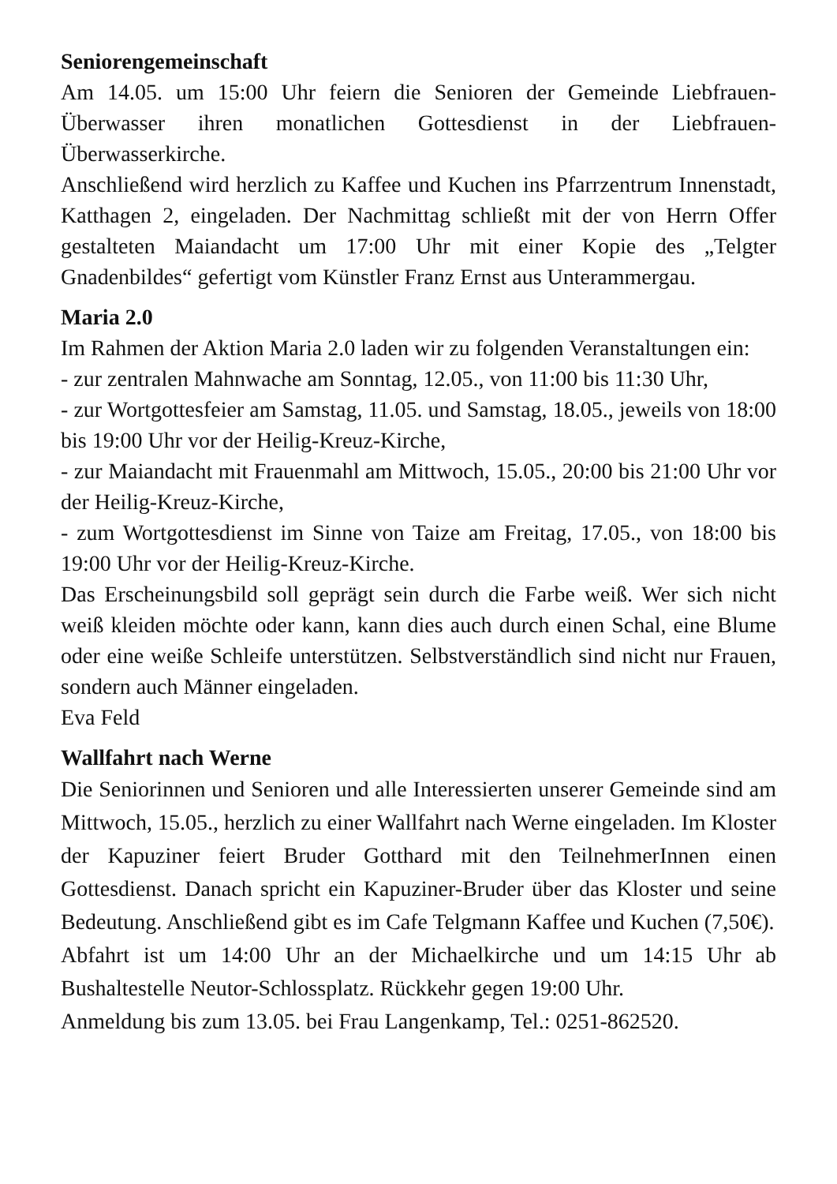Seniorengemeinschaft
Am 14.05. um 15:00 Uhr feiern die Senioren der Gemeinde Liebfrauen-Überwasser ihren monatlichen Gottesdienst in der Liebfrauen-Überwasserkirche.
Anschließend wird herzlich zu Kaffee und Kuchen ins Pfarrzentrum Innenstadt, Katthagen 2, eingeladen. Der Nachmittag schließt mit der von Herrn Offer gestalteten Maiandacht um 17:00 Uhr mit einer Kopie des „Telgter Gnadenbildes“ gefertigt vom Künstler Franz Ernst aus Unterammergau.
Maria 2.0
Im Rahmen der Aktion Maria 2.0 laden wir zu folgenden Veranstaltungen ein:
- zur zentralen Mahnwache am Sonntag, 12.05., von 11:00 bis 11:30 Uhr,
- zur Wortgottesfeier am Samstag, 11.05. und Samstag, 18.05., jeweils von 18:00 bis 19:00 Uhr vor der Heilig-Kreuz-Kirche,
- zur Maiandacht mit Frauenmahl am Mittwoch, 15.05., 20:00 bis 21:00 Uhr vor der Heilig-Kreuz-Kirche,
- zum Wortgottesdienst im Sinne von Taize am Freitag, 17.05., von 18:00 bis 19:00 Uhr vor der Heilig-Kreuz-Kirche.
Das Erscheinungsbild soll geprägt sein durch die Farbe weiß. Wer sich nicht weiß kleiden möchte oder kann, kann dies auch durch einen Schal, eine Blume oder eine weiße Schleife unterstützen. Selbstverständlich sind nicht nur Frauen, sondern auch Männer eingeladen.
Eva Feld
Wallfahrt nach Werne
Die Seniorinnen und Senioren und alle Interessierten unserer Gemeinde sind am Mittwoch, 15.05., herzlich zu einer Wallfahrt nach Werne eingeladen. Im Kloster der Kapuziner feiert Bruder Gotthard mit den TeilnehmerInnen einen Gottesdienst. Danach spricht ein Kapuziner-Bruder über das Kloster und seine Bedeutung. Anschließend gibt es im Cafe Telgmann Kaffee und Kuchen (7,50€).
Abfahrt ist um 14:00 Uhr an der Michaelkirche und um 14:15 Uhr ab Bushaltestelle Neutor-Schlossplatz. Rückkehr gegen 19:00 Uhr.
Anmeldung bis zum 13.05. bei Frau Langenkamp, Tel.: 0251-862520.